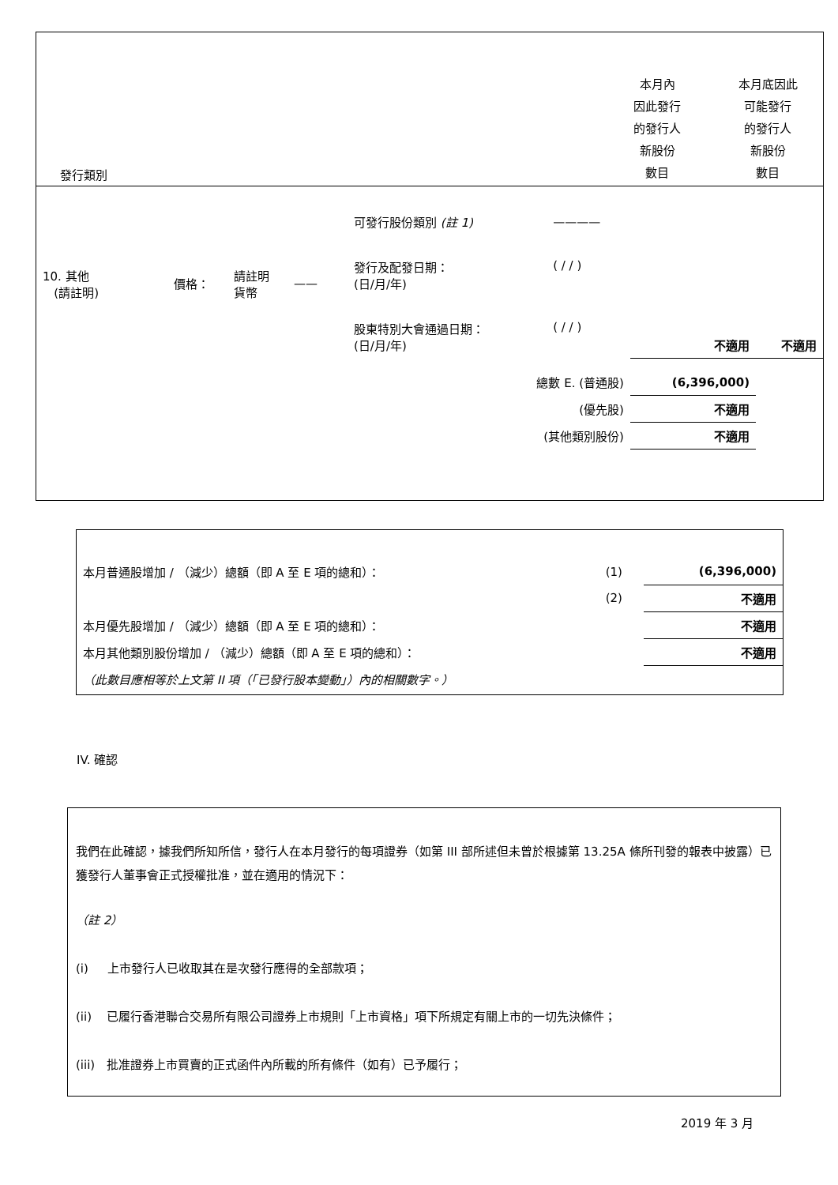發行類別
本月內
因此發行
的發行人
新股份
數目
本月底因此
可能發行
的發行人
新股份
數目
| 10. 其他 (請註明) | 價格： | 請註明 貨幣 | —— | 可發行股份類別 (註 1) | ———— | | |
| | | | | 發行及配發日期： (日/月/年) | ( / / ) | | |
| | | | | 股東特別大會通過日期： (日/月/年) | ( / / ) | 不適用 | 不適用 |
| 總數 E. (普通股) | | | | | | (6,396,000) | |
| (優先股) | | | | | | 不適用 | |
| (其他類別股份) | | | | | | 不適用 | |
| 本月普通股增加 / （減少）總額（即 A 至 E 項的總和）： | (1) | (6,396,000) |
| | (2) | 不適用 |
| 本月優先股增加 / （減少）總額（即 A 至 E 項的總和）： | | 不適用 |
| 本月其他類別股份增加 / （減少）總額（即 A 至 E 項的總和）： | | 不適用 |
| （此數目應相等於上文第 II 項（「已發行股本變動」）內的相關數字。） | | |
IV. 確認
我們在此確認，據我們所知所信，發行人在本月發行的每項證券（如第 III 部所述但未曾於根據第 13.25A 條所刊發的報表中披露）已獲發行人董事會正式授權批准，並在適用的情況下：
（註 2）
(i) 上市發行人已收取其在是次發行應得的全部款項；
(ii) 已履行香港聯合交易所有限公司證券上市規則「上市資格」項下所規定有關上市的一切先決條件；
(iii) 批准證券上市買賣的正式函件內所載的所有條件（如有）已予履行；
2019 年 3 月